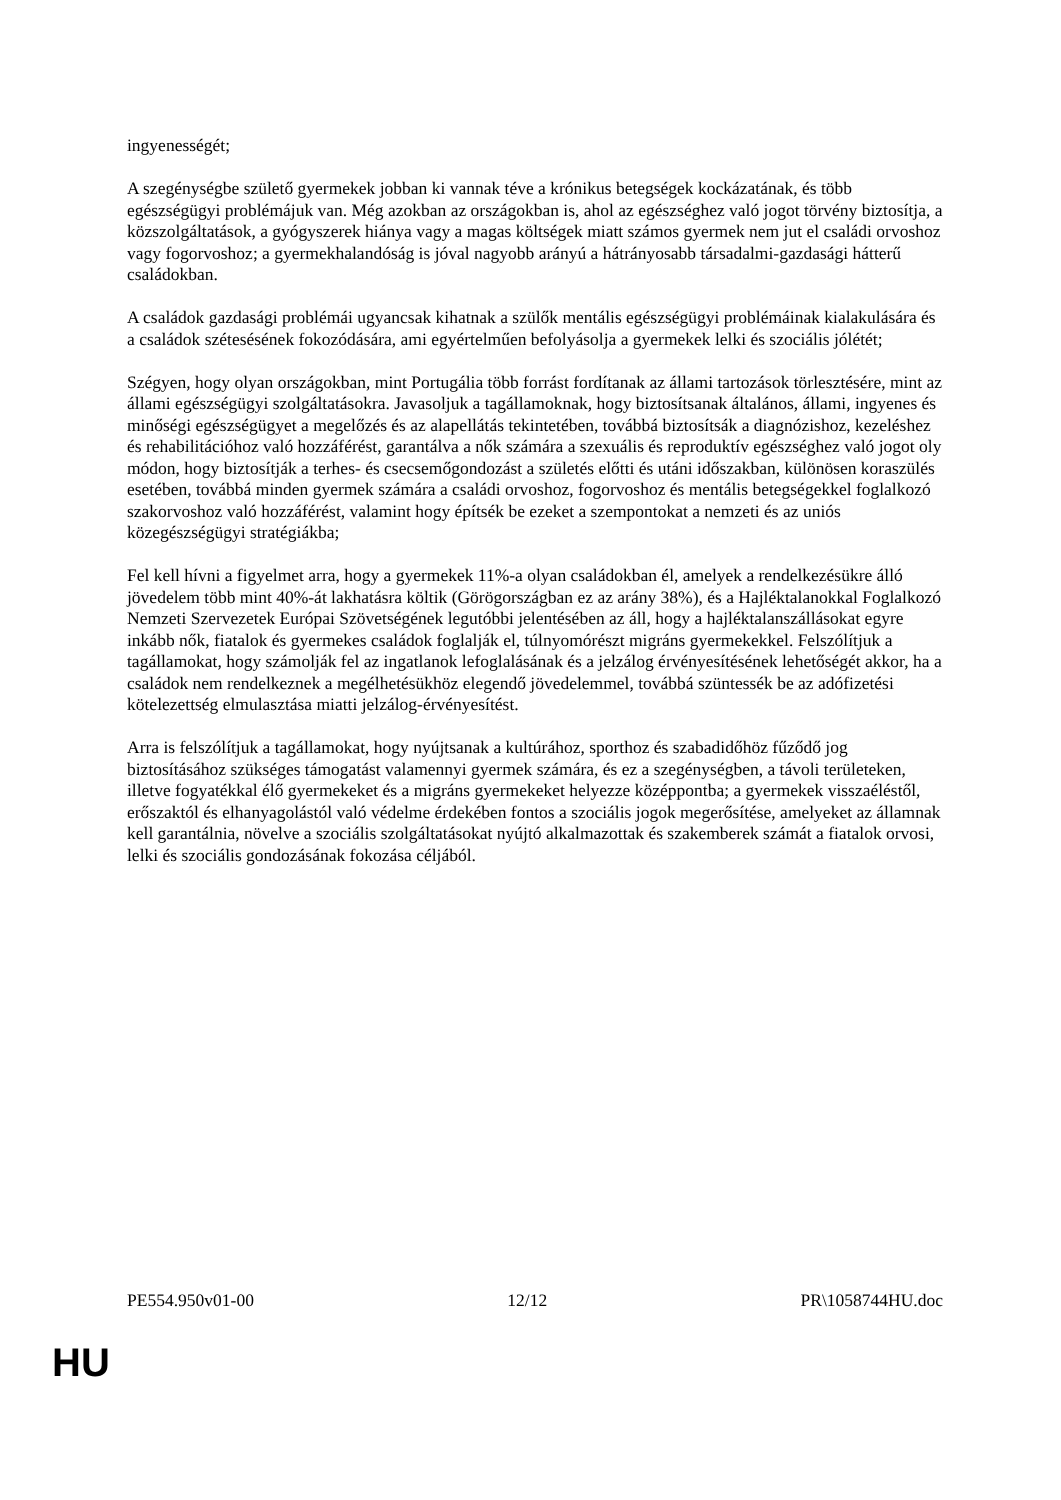ingyenességét;
A szegénységbe születő gyermekek jobban ki vannak téve a krónikus betegségek kockázatának, és több egészségügyi problémájuk van. Még azokban az országokban is, ahol az egészséghez való jogot törvény biztosítja, a közszolgáltatások, a gyógyszerek hiánya vagy a magas költségek miatt számos gyermek nem jut el családi orvoshoz vagy fogorvoshoz; a gyermekhalandóság is jóval nagyobb arányú a hátrányosabb társadalmi-gazdasági hátterű családokban.
A családok gazdasági problémái ugyancsak kihatnak a szülők mentális egészségügyi problémáinak kialakulására és a családok szétesésének fokozódására, ami egyértelműen befolyásolja a gyermekek lelki és szociális jólétét;
Szégyen, hogy olyan országokban, mint Portugália több forrást fordítanak az állami tartozások törlesztésére, mint az állami egészségügyi szolgáltatásokra. Javasoljuk a tagállamoknak, hogy biztosítsanak általános, állami, ingyenes és minőségi egészségügyet a megelőzés és az alapellátás tekintetében, továbbá biztosítsák a diagnózishoz, kezeléshez és rehabilitációhoz való hozzáférést, garantálva a nők számára a szexuális és reproduktív egészséghez való jogot oly módon, hogy biztosítják a terhes- és csecsemőgondozást a születés előtti és utáni időszakban, különösen koraszülés esetében, továbbá minden gyermek számára a családi orvoshoz, fogorvoshoz és mentális betegségekkel foglalkozó szakorvoshoz való hozzáférést, valamint hogy építsék be ezeket a szempontokat a nemzeti és az uniós közegészségügyi stratégiákba;
Fel kell hívni a figyelmet arra, hogy a gyermekek 11%-a olyan családokban él, amelyek a rendelkezésükre álló jövedelem több mint 40%-át lakhatásra költik (Görögországban ez az arány 38%), és a Hajléktalanokkal Foglalkozó Nemzeti Szervezetek Európai Szövetségének legutóbbi jelentésében az áll, hogy a hajléktalanszállásokat egyre inkább nők, fiatalok és gyermekes családok foglalják el, túlnyomórészt migráns gyermekekkel. Felszólítjuk a tagállamokat, hogy számolják fel az ingatlanok lefoglalásának és a jelzálog érvényesítésének lehetőségét akkor, ha a családok nem rendelkeznek a megélhetésükhöz elegendő jövedelemmel, továbbá szüntessék be az adófizetési kötelezettség elmulasztása miatti jelzálog-érvényesítést.
Arra is felszólítjuk a tagállamokat, hogy nyújtsanak a kultúrához, sporthoz és szabadidőhöz fűződő jog biztosításához szükséges támogatást valamennyi gyermek számára, és ez a szegénységben, a távoli területeken, illetve fogyatékkal élő gyermekeket és a migráns gyermekeket helyezze középpontba; a gyermekek visszaéléstől, erőszaktól és elhanyagolástól való védelme érdekében fontos a szociális jogok megerősítése, amelyeket az államnak kell garantálnia, növelve a szociális szolgáltatásokat nyújtó alkalmazottak és szakemberek számát a fiatalok orvosi, lelki és szociális gondozásának fokozása céljából.
PE554.950v01-00 12/12 PR\1058744HU.doc
HU